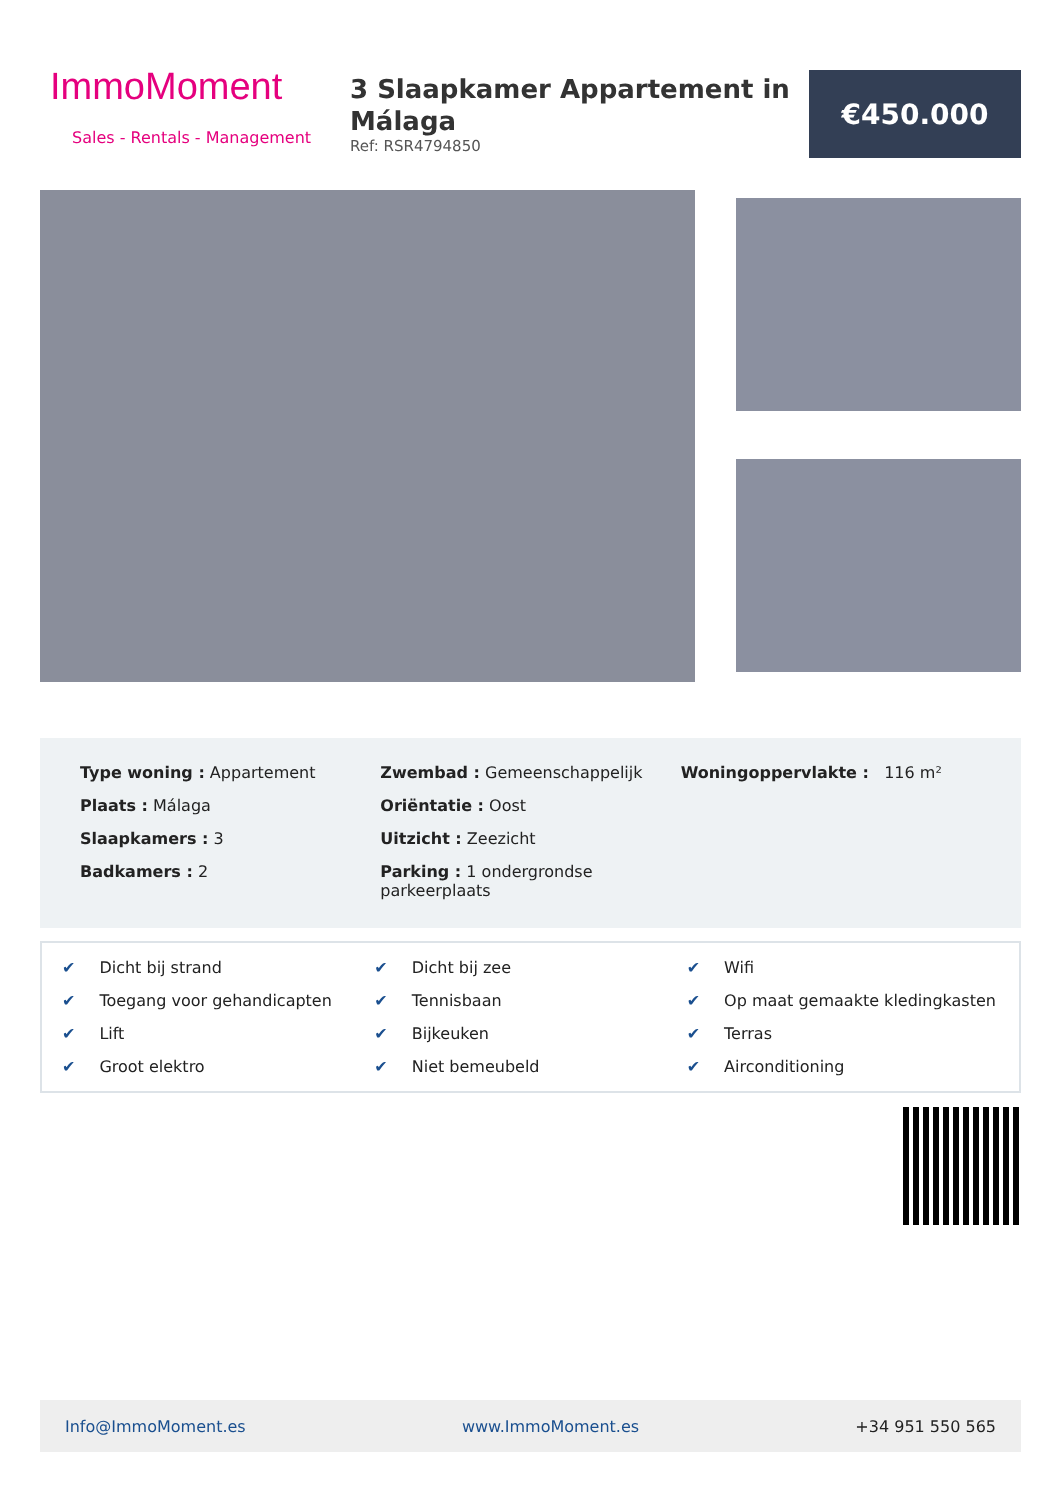ImmoMoment
Sales - Rentals - Management
3 Slaapkamer Appartement in Málaga
Ref: RSR4794850
€450.000
Type woning : Appartement
Plaats : Málaga
Slaapkamers : 3
Badkamers : 2
Zwembad : Gemeenschappelijk
Oriëntatie : Oost
Uitzicht : Zeezicht
Parking : 1 ondergrondse parkeerplaats
Woningoppervlakte : 116 m²
✔ Dicht bij strand
✔ Dicht bij zee
✔ Wifi
✔ Toegang voor gehandicapten
✔ Tennisbaan
✔ Op maat gemaakte kledingkasten
✔ Lift
✔ Bijkeuken
✔ Terras
✔ Groot elektro
✔ Niet bemeubeld
✔ Airconditioning
Info@ImmoMoment.es www.ImmoMoment.es +34 951 550 565